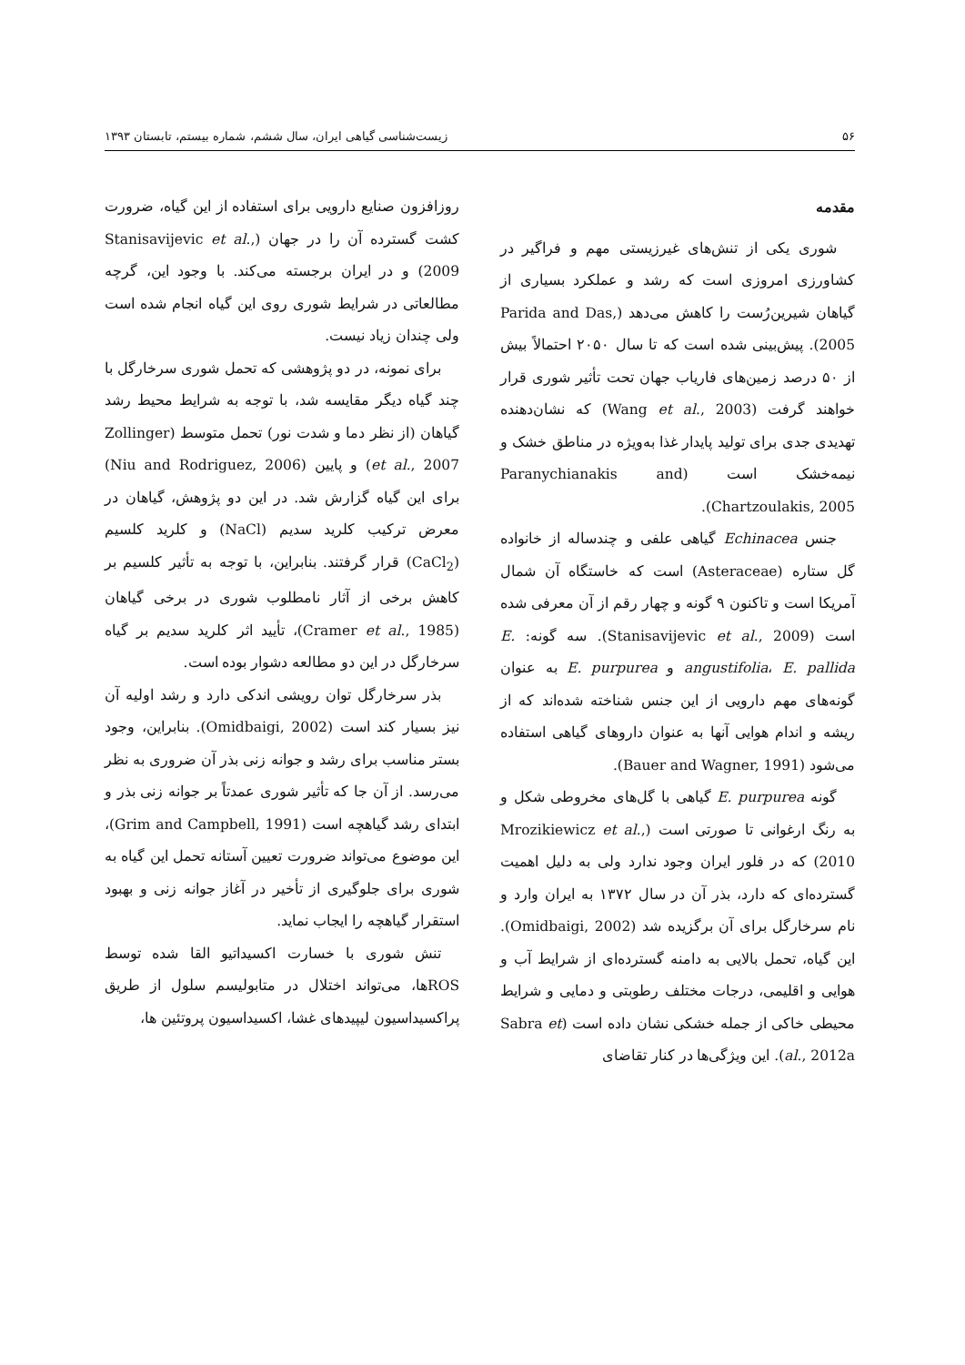۵۶ زیست‌شناسی گیاهی ایران، سال ششم، شماره بیستم، تابستان ۱۳۹۳
مقدمه
شوری یکی از تنش‌های غیرزیستی مهم و فراگیر در کشاورزی امروزی است که رشد و عملکرد بسیاری از گیاهان شیرین‌رُست را کاهش می‌دهد (Parida and Das, 2005). پیش‌بینی شده است که تا سال ۲۰۵۰ احتمالاً بیش از ۵۰ درصد زمین‌های فاریاب جهان تحت تأثیر شوری قرار خواهند گرفت (Wang et al., 2003) که نشان‌دهنده تهدیدی جدی برای تولید پایدار غذا به‌ویژه در مناطق خشک و نیمه‌خشک است (Paranychianakis and Chartzoulakis, 2005).
جنس Echinacea گیاهی علفی و چندساله از خانواده گل ستاره (Asteraceae) است که خاستگاه آن شمال آمریکا است و تاکنون ۹ گونه و چهار رقم از آن معرفی شده است (Stanisavijevic et al., 2009). سه گونه: E. angustifolia، E. pallida و E. purpurea به عنوان گونه‌های مهم دارویی از این جنس شناخته شده‌اند که از ریشه و اندام هوایی آنها به عنوان داروهای گیاهی استفاده می‌شود (Bauer and Wagner, 1991).
گونه E. purpurea گیاهی با گل‌های مخروطی شکل و به رنگ ارغوانی تا صورتی است (Mrozikiewicz et al., 2010) که در فلور ایران وجود ندارد ولی به دلیل اهمیت گسترده‌ای که دارد، بذر آن در سال ۱۳۷۲ به ایران وارد و نام سرخارگل برای آن برگزیده شد (Omidbaigi, 2002). این گیاه، تحمل بالایی به دامنه گسترده‌ای از شرایط آب و هوایی و اقلیمی، درجات مختلف رطوبتی و دمایی و شرایط محیطی خاکی از جمله خشکی نشان داده است (Sabra et al., 2012a). این ویژگی‌ها در کنار تقاضای
روزافزون صنایع دارویی برای استفاده از این گیاه، ضرورت کشت گسترده آن را در جهان (Stanisavijevic et al., 2009) و در ایران برجسته می‌کند. با وجود این، گرچه مطالعاتی در شرایط شوری روی این گیاه انجام شده است ولی چندان زیاد نیست.
برای نمونه، در دو پژوهشی که تحمل شوری سرخارگل با چند گیاه دیگر مقایسه شد، با توجه به شرایط محیط رشد گیاهان (از نظر دما و شدت نور) تحمل متوسط (Zollinger et al., 2007) و پایین (Niu and Rodriguez, 2006) برای این گیاه گزارش شد. در این دو پژوهش، گیاهان در معرض ترکیب کلرید سدیم (NaCl) و کلرید کلسیم (CaCl<sub>2</sub>) قرار گرفتند. بنابراین، با توجه به تأثیر کلسیم بر کاهش برخی از آثار نامطلوب شوری در برخی گیاهان (Cramer et al., 1985)، تأیید اثر کلرید سدیم بر گیاه سرخارگل در این دو مطالعه دشوار بوده است.
بذر سرخارگل توان رویشی اندکی دارد و رشد اولیه آن نیز بسیار کند است (Omidbaigi, 2002). بنابراین، وجود بستر مناسب برای رشد و جوانه زنی بذر آن ضروری به نظر می‌رسد. از آن جا که تأثیر شوری عمدتاً بر جوانه زنی بذر و ابتدای رشد گیاهچه است (Grim and Campbell, 1991)، این موضوع می‌تواند ضرورت تعیین آستانه تحمل این گیاه به شوری برای جلوگیری از تأخیر در آغاز جوانه زنی و بهبود استقرار گیاهچه را ایجاب نماید.
تنش شوری با خسارت اکسیداتیو القا شده توسط ROSها، می‌تواند اختلال در متابولیسم سلول از طریق پراکسیداسیون لیپیدهای غشا، اکسیداسیون پروتئین ها،